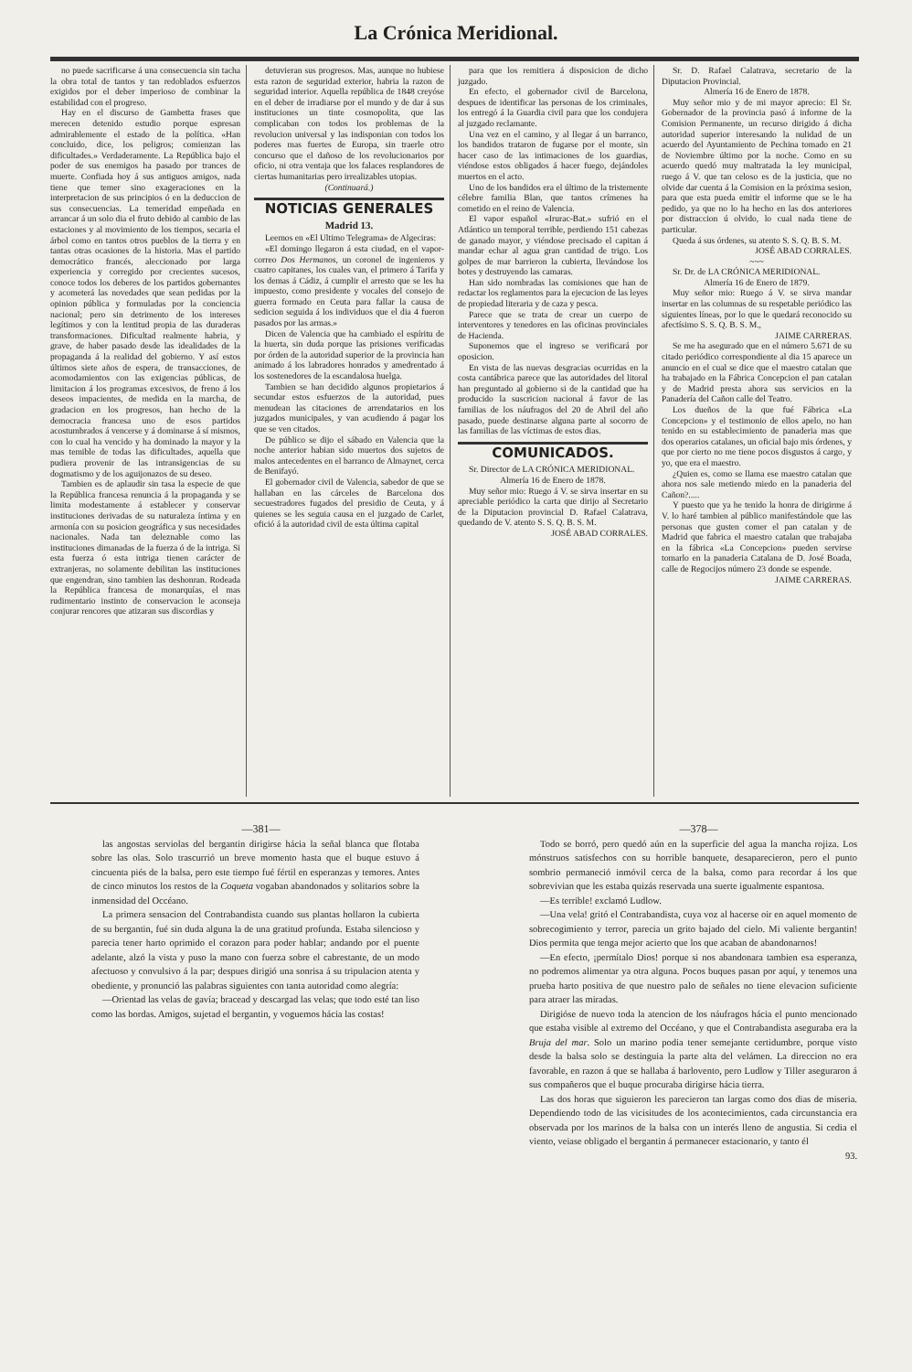La Crónica Meridional.
no puede sacrificarse á una consecuencia sin tacha la obra total de tantos y tan redoblados esfuerzos exigidos por el deber imperioso de combinar la estabilidad con el progreso.
Hay en el discurso de Gambetta frases que merecen detenido estudio porque espresan admirablemente el estado de la política. «Han concluido, dice, los peligros; comienzan las dificultades.» Verdaderamente. La República bajo el poder de sus enemigos ha pasado por trances de muerte. Confiada hoy á sus antiguos amigos, nada tiene que temer sino exageraciones en la interpretacion de sus principios ó en la deduccion de sus consecuencias. La temeridad empeñada en arrancar á un solo dia el fruto debido al cambio de las estaciones y al movimiento de los tiempos, secaria el árbol como en tantos otros pueblos de la tierra y en tantas otras ocasiones de la historia. Mas el partido democrático francés, aleccionado por larga experiencia y corregido por crecientes sucesos, conoce todos los deberes de los partidos gobernantes y acometerá las novedades que sean pedidas por la opinion pública y formuladas por la conciencia nacional; pero sin detrimento de los intereses legítimos y con la lentitud propia de las duraderas transformaciones. Dificultad realmente habria, y grave, de haber pasado desde las idealidades de la propaganda á la realidad del gobierno. Y así estos últimos siete años de espera, de transacciones, de acomodamientos con las exigencias públicas, de limitacion á los programas excesivos, de freno á los deseos impacientes, de medida en la marcha, de gradacion en los progresos, han hecho de la democracia francesa uno de esos partidos acostumbrados á vencerse y á dominarse á sí mismos, con lo cual ha vencido y ha dominado la mayor y la mas temible de todas las dificultades, aquella que pudiera provenir de las intransigencias de su dogmatismo y de los aguijonazos de su deseo.
Tambien es de aplaudir sin tasa la especie de que la República francesa renuncia á la propaganda y se limita modestamente á establecer y conservar instituciones derivadas de su naturaleza íntima y en armonía con su posicion geográfica y sus necesidades nacionales. Nada tan deleznable como las instituciones dimanadas de la fuerza ó de la intriga. Si esta fuerza ó esta intriga tienen carácter de extranjeras, no solamente debilitan las instituciones que engendran, sino tambien las deshonran. Rodeada la República francesa de monarquías, el mas rudimentario instinto de conservacion le aconseja conjurar rencores que atizaran sus discordias y
detuvieran sus progresos. Mas, aunque no hubiese esta razon de seguridad exterior, habria la razon de seguridad interior. Aquella república de 1848 creyóse en el deber de irradiarse por el mundo y de dar á sus instituciones un tinte cosmopolita, que las complicaban con todos los problemas de la revolucion universal y las indisponian con todos los poderes mas fuertes de Europa, sin traerle otro concurso que el dañoso de los revolucionarios por oficio, ni otra ventaja que los falaces resplandores de ciertas humanitarias pero irrealizables utopias.
(Continuará.)
NOTICIAS GENERALES
Madrid 13.
Leemos en «El Ultimo Telegrama» de Algeciras:
«El domingo llegaron á esta ciudad, en el vapor-correo Dos Hermanos, un coronel de ingenieros y cuatro capitanes, los cuales van, el primero á Tarifa y los demas á Cádiz, á cumplir el arresto que se les ha impuesto, como presidente y vocales del consejo de guerra formado en Ceuta para fallar la causa de sedicion seguida á los individuos que el dia 4 fueron pasados por las armas.»
Dicen de Valencia que ha cambiado el espíritu de la huerta, sin duda porque las prisiones verificadas por órden de la autoridad superior de la provincia han animado á los labradores honrados y amedrentado á los sostenedores de la escandalosa huelga.
Tambien se han decidido algunos propietarios á secundar estos esfuerzos de la autoridad, pues menudean las citaciones de arrendatarios en los juzgados municipales, y van acudiendo á pagar los que se ven citados.
De público se dijo el sábado en Valencia que la noche anterior habian sido muertos dos sujetos de malos antecedentes en el barranco de Almaynet, cerca de Benifayó.
El gobernador civil de Valencia, sabedor de que se hallaban en las cárceles de Barcelona dos secuestradores fugados del presidio de Ceuta, y á quienes se les seguia causa en el juzgado de Carlet, ofició á la autoridad civil de esta última capital
para que los remitiera á disposicion de dicho juzgado.
En efecto, el gobernador civil de Barcelona, despues de identificar las personas de los criminales, los entregó á la Guardia civil para que los condujera al juzgado reclamante.
Una vez en el camino, y al llegar á un barranco, los bandidos trataron de fugarse por el monte, sin hacer caso de las intimaciones de los guardias, viéndose estos obligados á hacer fuego, dejándoles muertos en el acto.
Uno de los bandidos era el último de la tristemente célebre familia Blan, que tantos crímenes ha cometido en el reino de Valencia.
El vapor español «Irurac-Bat.» sufrió en el Atlántico un temporal terrible, perdiendo 151 cabezas de ganado mayor, y viéndose precisado el capitan á mandar echar al agua gran cantidad de trigo. Los golpes de mar barrieron la cubierta, llevándose los botes y destruyendo las camaras.
Han sido nombradas las comisiones que han de redactar los reglamentos para la ejecucion de las leyes de propiedad literaria y de caza y pesca.
Parece que se trata de crear un cuerpo de interventores y tenedores en las oficinas provinciales de Hacienda.
Suponemos que el ingreso se verificará por oposicion.
En vista de las nuevas desgracias ocurridas en la costa cantábrica parece que las autoridades del litoral han preguntado al gobierno si de la cantidad que ha producido la suscricion nacional á favor de las familias de los náufragos del 20 de Abril del año pasado, puede destinarse alguna parte al socorro de las familias de las víctimas de estos dias.
COMUNICADOS.
Sr. Director de LA CRÓNICA MERIDIONAL.
Almería 16 de Enero de 1878.
Muy señor mio: Ruego á V. se sirva insertar en su apreciable periódico la carta que dirijo al Secretario de la Diputacion provincial D. Rafael Calatrava, quedando de V. atento S. S. Q. B. S. M.
JOSÉ ABAD CORRALES.
Sr. D. Rafael Calatrava, secretario de la Diputacion Provincial.
Almería 16 de Enero de 1878.
Muy señor mio y de mi mayor aprecio: El Sr. Gobernador de la provincia pasó á informe de la Comision Permanente, un recurso dirigido á dicha autoridad superior interesando la nulidad de un acuerdo del Ayuntamiento de Pechina tomado en 21 de Noviembre último por la noche. Como en su acuerdo quedó muy maltratada la ley municipal, ruego á V. que tan celoso es de la justicia, que no olvide dar cuenta á la Comision en la próxima sesion, para que esta pueda emitir el informe que se le ha pedido, ya que no lo ha hecho en las dos anteriores por distraccion ú olvido, lo cual nada tiene de particular.
Queda á sus órdenes, su atento S. S. Q. B. S. M.
JOSÉ ABAD CORRALES.
~~~
Sr. Dr. de LA CRÓNICA MERIDIONAL.
Almería 16 de Enero de 1879.
Muy señor mio: Ruego á V. se sirva mandar insertar en las columnas de su respetable periódico las siguientes líneas, por lo que le quedará reconocido su afectísimo S. S. Q. B. S. M.,
JAIME CARRERAS.
Se me ha asegurado que en el número 5.671 de su citado periódico correspondiente al dia 15 aparece un anuncio en el cual se dice que el maestro catalan que ha trabajado en la Fábrica Concepcion el pan catalan y de Madrid presta ahora sus servicios en la Panadería del Cañon calle del Teatro.
Los dueños de la que fué Fábrica «La Concepcion» y el testimonio de ellos apelo, no han tenido en su establecimiento de panaderia mas que dos operarios catalanes, un oficial bajo mis órdenes, y que por cierto no me tiene pocos disgustos á cargo, y yo, que era el maestro.
¿Quien es, como se llama ese maestro catalan que ahora nos sale metiendo miedo en la panaderia del Cañon?.....
Y puesto que ya he tenido la honra de dirigirme á V. lo haré tambien al público manifestándole que las personas que gusten comer el pan catalan y de Madrid que fabrica el maestro catalan que trabajaba en la fábrica «La Concepcion» pueden servirse tomarlo en la panaderia Catalana de D. José Boada, calle de Regocijos número 23 donde se espende.
JAIME CARRERAS.
—381—
las angostas serviolas del bergantin dirigirse hácia la señal blanca que flotaba sobre las olas. Solo trascurrió un breve momento hasta que el buque estuvo á cincuenta piés de la balsa, pero este tiempo fué fértil en esperanzas y temores. Antes de cinco minutos los restos de la Coqueta vogaban abandonados y solitarios sobre la inmensidad del Occéano.
La primera sensacion del Contrabandista cuando sus plantas hollaron la cubierta de su bergantin, fué sin duda alguna la de una gratitud profunda. Estaba silencioso y parecia tener harto oprimido el corazon para poder hablar; andando por el puente adelante, alzó la vista y puso la mano con fuerza sobre el cabrestante, de un modo afectuoso y convulsivo á la par; despues dirigió una sonrisa á su tripulacion atenta y obediente, y pronunció las palabras siguientes con tanta autoridad como alegría:
—Orientad las velas de gavía; bracead y descargad las velas; que todo esté tan liso como las bordas. Amigos, sujetad el bergantin, y voguemos hácia las costas!
—378—
Todo se borró, pero quedó aún en la superficie del agua la mancha rojiza. Los mónstruos satisfechos con su horrible banquete, desaparecieron, pero el punto sombrio permaneció inmóvil cerca de la balsa, como para recordar á los que sobrevivian que les estaba quizás reservada una suerte igualmente espantosa.
—Es terrible! exclamó Ludlow.
—Una vela! gritó el Contrabandista, cuya voz al hacerse oir en aquel momento de sobrecogimiento y terror, parecia un grito bajado del cielo. Mi valiente bergantin! Dios permita que tenga mejor acierto que los que acaban de abandonarnos!
—En efecto, ¡permítalo Dios! porque si nos abandonara tambien esa esperanza, no podremos alimentar ya otra alguna. Pocos buques pasan por aquí, y tenemos una prueba harto positiva de que nuestro palo de señales no tiene elevacion suficiente para atraer las miradas.
Dirigióse de nuevo toda la atencion de los náufragos hácia el punto mencionado que estaba visible al extremo del Occéano, y que el Contrabandista aseguraba era la Bruja del mar. Solo un marino podia tener semejante certidumbre, porque visto desde la balsa solo se destinguia la parte alta del velámen. La direccion no era favorable, en razon á que se hallaba á barlovento, pero Ludlow y Tiller aseguraron á sus compañeros que el buque procuraba dirigirse hácia tierra.
Las dos horas que siguieron les parecieron tan largas como dos dias de miseria. Dependiendo todo de las vicisitudes de los acontecimientos, cada circunstancia era observada por los marinos de la balsa con un interés lleno de angustia. Si cedia el viento, veiase obligado el bergantin á permanecer estacionario, y tanto él
93.